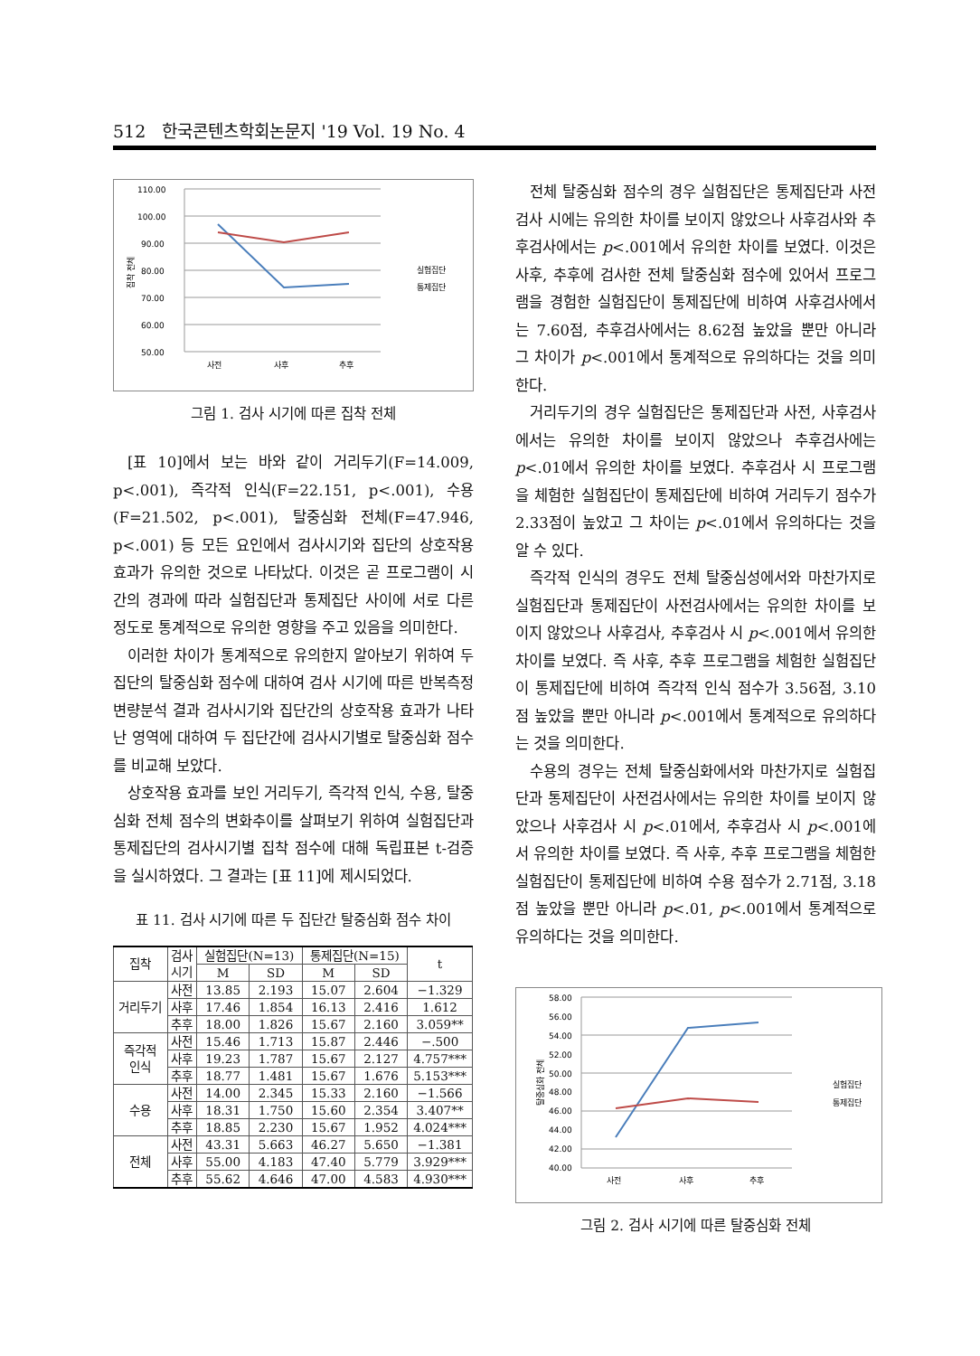512 한국콘텐츠학회논문지 '19 Vol. 19 No. 4
110.00
100.00
90.00
80.00
70.00
60.00
50.00
사전
사후
추후
실험집단
통제집단
집착 전체
그림 1. 검사 시기에 따른 집착 전체
[표 10]에서 보는 바와 같이 거리두기(F=14.009, p<.001), 즉각적 인식(F=22.151, p<.001), 수용(F=21.502, p<.001), 탈중심화 전체(F=47.946, p<.001) 등 모든 요인에서 검사시기와 집단의 상호작용 효과가 유의한 것으로 나타났다. 이것은 곧 프로그램이 시간의 경과에 따라 실험집단과 통제집단 사이에 서로 다른 정도로 통계적으로 유의한 영향을 주고 있음을 의미한다.
이러한 차이가 통계적으로 유의한지 알아보기 위하여 두 집단의 탈중심화 점수에 대하여 검사 시기에 따른 반복측정 변량분석 결과 검사시기와 집단간의 상호작용 효과가 나타난 영역에 대하여 두 집단간에 검사시기별로 탈중심화 점수를 비교해 보았다.
상호작용 효과를 보인 거리두기, 즉각적 인식, 수용, 탈중심화 전체 점수의 변화추이를 살펴보기 위하여 실험집단과 통제집단의 검사시기별 집착 점수에 대해 독립표본 t-검증을 실시하였다. 그 결과는 [표 11]에 제시되었다.
표 11. 검사 시기에 따른 두 집단간 탈중심화 점수 차이
| 집착 | 검사 시기 | 실험집단(N=13) | | 통제집단(N=15) | | t |
| --- | --- | --- | --- | --- | --- | --- |
| | | M | SD | M | SD | |
| 거리두기 | 사전 | 13.85 | 2.193 | 15.07 | 2.604 | −1.329 |
| | 사후 | 17.46 | 1.854 | 16.13 | 2.416 | 1.612 |
| | 추후 | 18.00 | 1.826 | 15.67 | 2.160 | 3.059** |
| 즉각적 인식 | 사전 | 15.46 | 1.713 | 15.87 | 2.446 | −.500 |
| | 사후 | 19.23 | 1.787 | 15.67 | 2.127 | 4.757*** |
| | 추후 | 18.77 | 1.481 | 15.67 | 1.676 | 5.153*** |
| 수용 | 사전 | 14.00 | 2.345 | 15.33 | 2.160 | −1.566 |
| | 사후 | 18.31 | 1.750 | 15.60 | 2.354 | 3.407** |
| | 추후 | 18.85 | 2.230 | 15.67 | 1.952 | 4.024*** |
| 전체 | 사전 | 43.31 | 5.663 | 46.27 | 5.650 | −1.381 |
| | 사후 | 55.00 | 4.183 | 47.40 | 5.779 | 3.929*** |
| | 추후 | 55.62 | 4.646 | 47.00 | 4.583 | 4.930*** |
전체 탈중심화 점수의 경우 실험집단은 통제집단과 사전검사 시에는 유의한 차이를 보이지 않았으나 사후검사와 추후검사에서는 p<.001에서 유의한 차이를 보였다. 이것은 사후, 추후에 검사한 전체 탈중심화 점수에 있어서 프로그램을 경험한 실험집단이 통제집단에 비하여 사후검사에서는 7.60점, 추후검사에서는 8.62점 높았을 뿐만 아니라 그 차이가 p<.001에서 통계적으로 유의하다는 것을 의미한다.
거리두기의 경우 실험집단은 통제집단과 사전, 사후검사에서는 유의한 차이를 보이지 않았으나 추후검사에는 p<.01에서 유의한 차이를 보였다. 추후검사 시 프로그램을 체험한 실험집단이 통제집단에 비하여 거리두기 점수가 2.33점이 높았고 그 차이는 p<.01에서 유의하다는 것을 알 수 있다.
즉각적 인식의 경우도 전체 탈중심성에서와 마찬가지로 실험집단과 통제집단이 사전검사에서는 유의한 차이를 보이지 않았으나 사후검사, 추후검사 시 p<.001에서 유의한 차이를 보였다. 즉 사후, 추후 프로그램을 체험한 실험집단이 통제집단에 비하여 즉각적 인식 점수가 3.56점, 3.10점 높았을 뿐만 아니라 p<.001에서 통계적으로 유의하다는 것을 의미한다.
수용의 경우는 전체 탈중심화에서와 마찬가지로 실험집단과 통제집단이 사전검사에서는 유의한 차이를 보이지 않았으나 사후검사 시 p<.01에서, 추후검사 시 p<.001에서 유의한 차이를 보였다. 즉 사후, 추후 프로그램을 체험한 실험집단이 통제집단에 비하여 수용 점수가 2.71점, 3.18점 높았을 뿐만 아니라 p<.01, p<.001에서 통계적으로 유의하다는 것을 의미한다.
58.00
56.00
54.00
52.00
50.00
48.00
46.00
44.00
42.00
40.00
사전
사후
추후
실험집단
통제집단
탈중심화 전체
그림 2. 검사 시기에 따른 탈중심화 전체